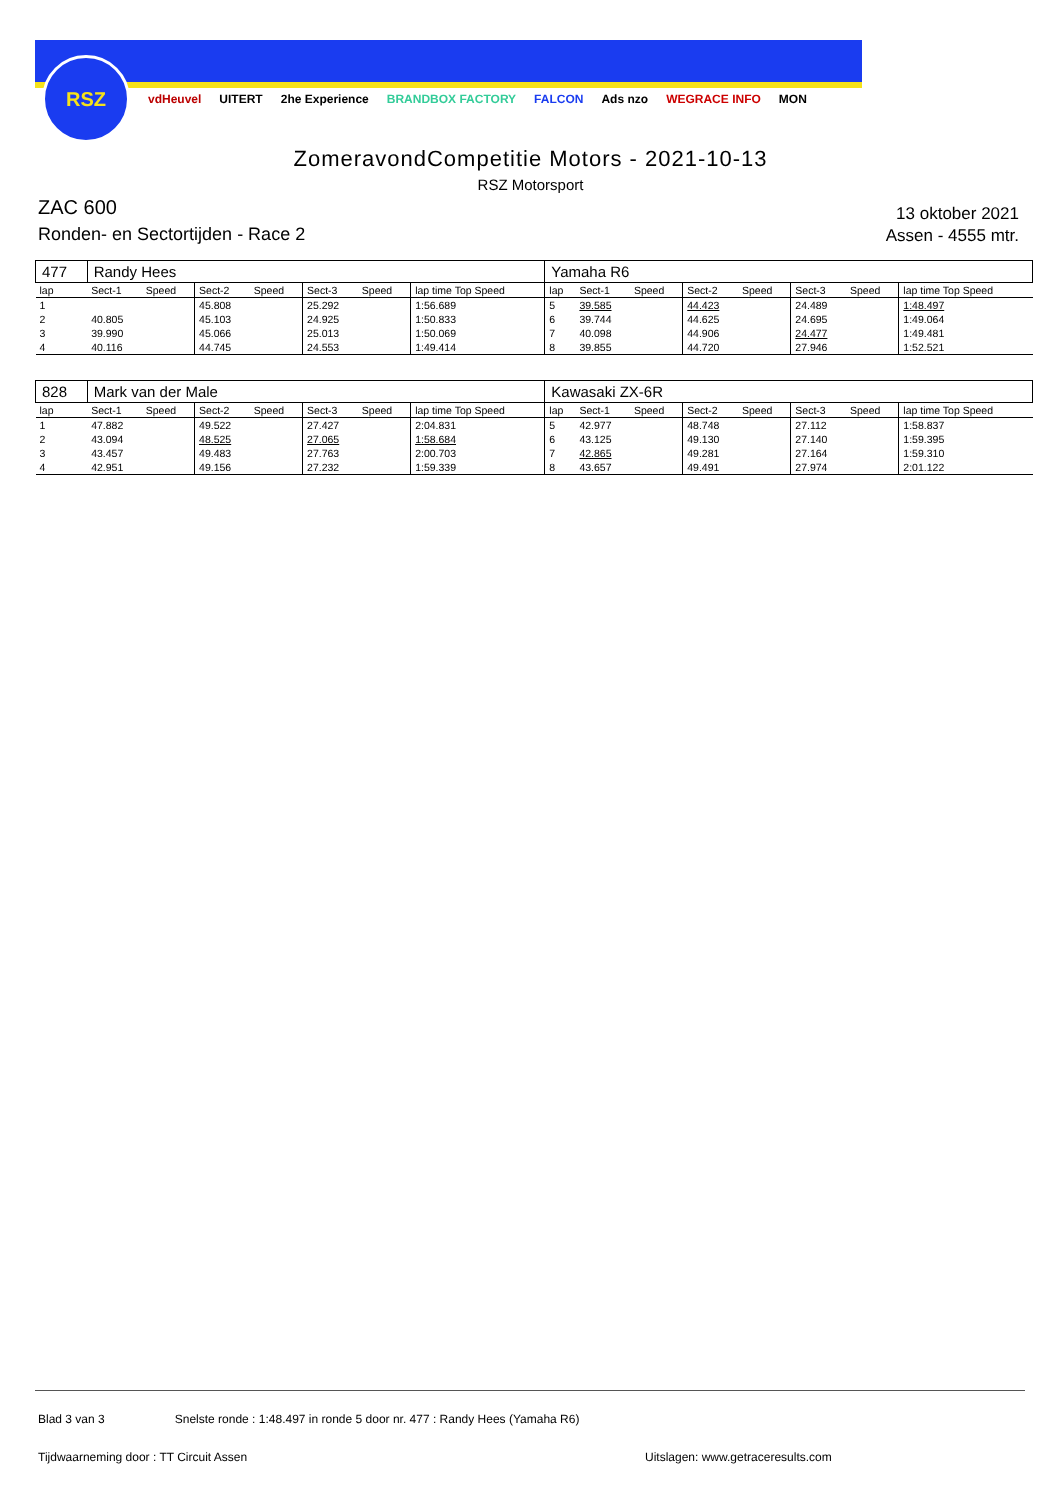RSZ
vdHeuvel UITERT 2he Experience BRANDBOX FACTORY FALCON Ads nzo WEGRACE INFO MON
ZomeravondCompetitie Motors - 2021-10-13
RSZ Motorsport
ZAC 600
Ronden- en Sectortijden - Race 2
13 oktober 2021
Assen - 4555 mtr.
| 477 | Randy Hees | | | | | | | Yamaha R6 | | | | | | | |
| lap | Sect-1 | Speed | Sect-2 | Speed | Sect-3 | Speed | lap time Top Speed | lap | Sect-1 | Speed | Sect-2 | Speed | Sect-3 | Speed | lap time Top Speed |
| 1 | | | 45.808 | | 25.292 | | 1:56.689 | 5 | 39.585 | | 44.423 | | 24.489 | | 1:48.497 |
| 2 | 40.805 | | 45.103 | | 24.925 | | 1:50.833 | 6 | 39.744 | | 44.625 | | 24.695 | | 1:49.064 |
| 3 | 39.990 | | 45.066 | | 25.013 | | 1:50.069 | 7 | 40.098 | | 44.906 | | 24.477 | | 1:49.481 |
| 4 | 40.116 | | 44.745 | | 24.553 | | 1:49.414 | 8 | 39.855 | | 44.720 | | 27.946 | | 1:52.521 |
| 828 | Mark van der Male | | | | | | | Kawasaki ZX-6R | | | | | | | |
| lap | Sect-1 | Speed | Sect-2 | Speed | Sect-3 | Speed | lap time Top Speed | lap | Sect-1 | Speed | Sect-2 | Speed | Sect-3 | Speed | lap time Top Speed |
| 1 | 47.882 | | 49.522 | | 27.427 | | 2:04.831 | 5 | 42.977 | | 48.748 | | 27.112 | | 1:58.837 |
| 2 | 43.094 | | 48.525 | | 27.065 | | 1:58.684 | 6 | 43.125 | | 49.130 | | 27.140 | | 1:59.395 |
| 3 | 43.457 | | 49.483 | | 27.763 | | 2:00.703 | 7 | 42.865 | | 49.281 | | 27.164 | | 1:59.310 |
| 4 | 42.951 | | 49.156 | | 27.232 | | 1:59.339 | 8 | 43.657 | | 49.491 | | 27.974 | | 2:01.122 |
Blad 3 van 3 Snelste ronde : 1:48.497 in ronde 5 door nr. 477 : Randy Hees (Yamaha R6)
Tijdwaarneming door : TT Circuit Assen
Uitslagen: www.getraceresults.com